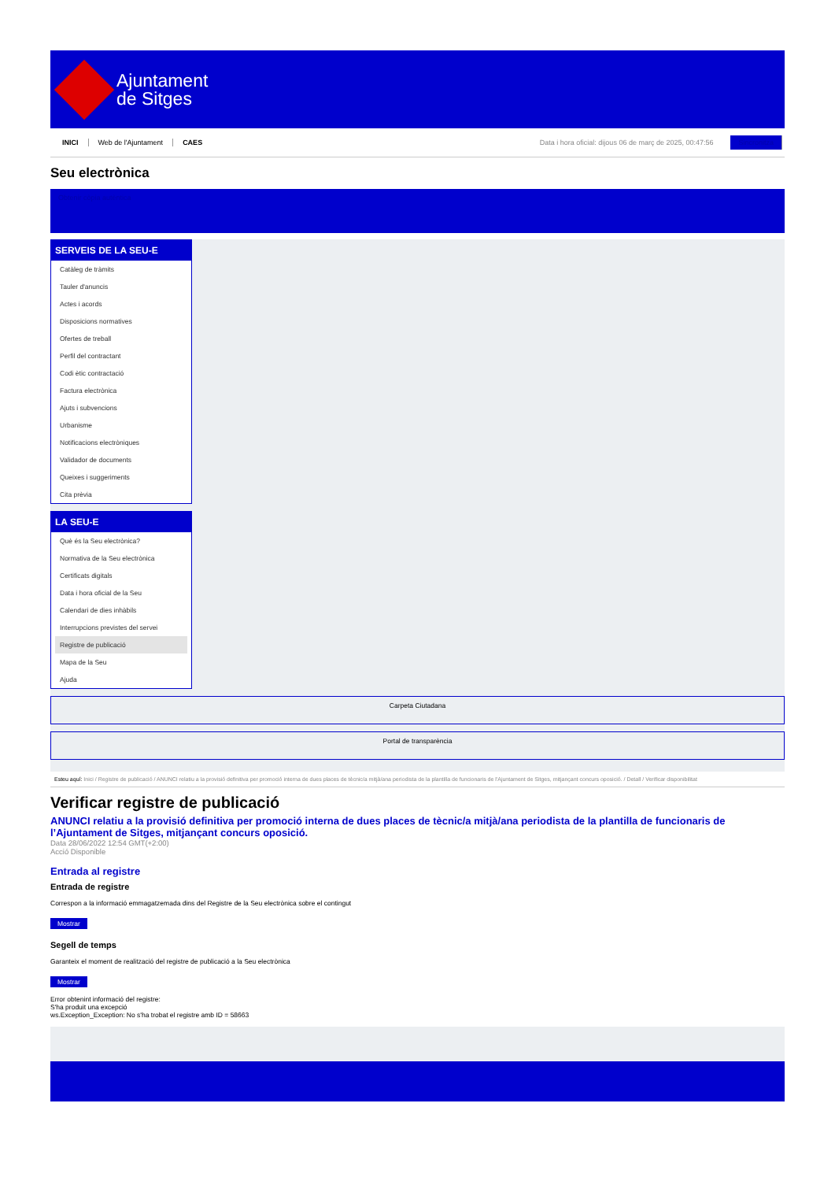Ajuntament
de Sitges
INICI Web de l'Ajuntament CAES Data i hora oficial: dijous 06 de març de 2025, 00:47:56 Sincronitza
Seu electrònica
Obtenir còpia autèntica
SERVEIS DE LA SEU-E
Catàleg de tràmits
Tauler d'anuncis
Actes i acords
Disposicions normatives
Ofertes de treball
Perfil del contractant
Codi ètic contractació
Factura electrònica
Ajuts i subvencions
Urbanisme
Notificacions electròniques
Validador de documents
Queixes i suggeriments
Cita prèvia
LA SEU-E
Què és la Seu electrònica?
Normativa de la Seu electrònica
Certificats digitals
Data i hora oficial de la Seu
Calendari de dies inhàbils
Interrupcions previstes del servei
Registre de publicació
Mapa de la Seu
Ajuda
Carpeta Ciutadana
Portal de transparència
Esteu aquí: Inici / Registre de publicació / ANUNCI relatiu a la provisió definitiva per promoció interna de dues places de tècnic/a mitjà/ana periodista de la plantilla de funcionaris de l'Ajuntament de Sitges, mitjançant concurs oposició. / Detall / Verificar disponibilitat
Verificar registre de publicació
ANUNCI relatiu a la provisió definitiva per promoció interna de dues places de tècnic/a mitjà/ana periodista de la plantilla de funcionaris de l’Ajuntament de Sitges, mitjançant concurs oposició.
Data 28/06/2022 12:54 GMT(+2:00)
Acció Disponible
Entrada al registre
Entrada de registre
Correspon a la informació emmagatzemada dins del Registre de la Seu electrònica sobre el contingut
Mostrar
Segell de temps
Garanteix el moment de realització del registre de publicació a la Seu electrònica
Mostrar
Error obtenint informació del registre:
S'ha produit una excepció
ws.Exception_Exception: No s'ha trobat el registre amb ID = 58663